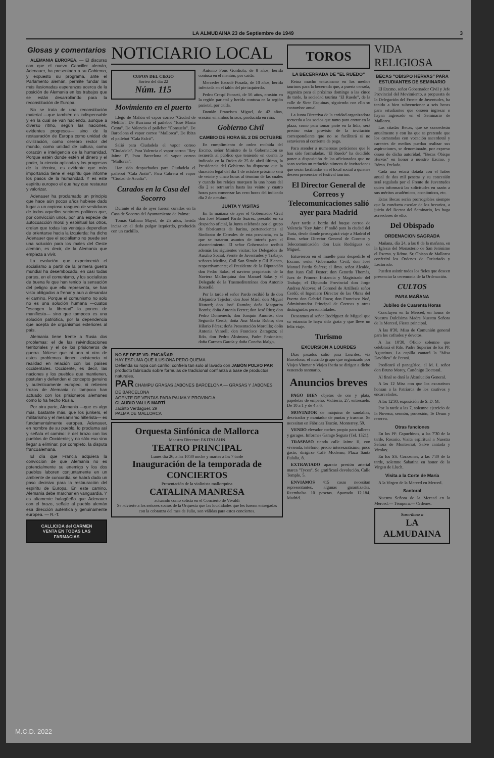LA ALMUDAINA 23 de Septiembre de 1949 3
Glosas y comentarios
ALEMANIA EUROPEA. — El discurso con que el nuevo Canciller alemán, Adenauer, ha presentado a su Gobierno, y expuesto su programa, ante el Parlamento alemán, permite fundar las más ilusionadas esperanzas acerca de la posición de Alemania en los trabajos que se están desarrollando para la reconstitución de Europa.
No se trata de una reconstitución material —que también es indispensable y en la cual se van haciendo, aunque a diverso ritmo, según las naciones, evidentes progresos— sino de la restauración de Europa como unidad de civilización, como cerebro rector del mundo, como unidad de cultura, como corazón e inteligencia de la humanidad. Porque estén donde estén el dinero y el poder, la ciencia aplicada y los progresos de la técnica, es evidente que más importancia tiene el espíritu que informe los pasos de la humanidad. Y es este espíritu europeo el que hay que restaurar y valorizar.
Adenauer ha proclamado un principio que hace aún pocos años hubiese dado lugar a un copioso rasgueo de vestiduras de todos aquellos sectores políticos que, por convicción unos, por una especie de autocoacción moral y espiritual los otros, creían que todas las ventajas dependían de orientarse hacia la izquierda: ha dicho Adenauer que el socialismo no puede ser una solución para los males del Oeste alemán, es decir, de la Alemania que empieza a vivir.
La evolución que experimentó el socialismo a partir de la primera guerra mundial ha desembocado, en casi todas partes, en el comunismo, y los socialistas de buena fe que han tenido la sensación del peligro que ello representa, se han visto obligados a frenar y aun a desandar el camino. Porque el comunismo no solo no es una solución humana —cuatos "escogen la libertad" lo ponen de manifiesto— sino que tampoco es una solución patriótica, por la dependencia que acepta de organismos exteriores al país.
Alemania tiene frente a Rusia dos problemas: el de las reivindicaciones territoriales y el de los prisioneros de guerra. Nótese que ni uno ni otro de estos problemas tienen existencia ni realidad en relación con los países occidentales. Occidente, es decir, las naciones y los pueblos que mantienen, postulan y defienden el concepto genuino y auténticamente europeo, ni retienen trozos de Alemania ni tampoco han actuado con los prisioneros alemanes como lo ha hecho Rusia.
Por otra parte, Alemania —que es algo más, bastante más, que los junkers, el militarismo y el mesianismo hitlerista— es fundamentalmente europea. Adenauer, en nombre de su pueblo, lo proclama así y señala el camino: ir del brazo con los pueblos de Occidente; y no sólo eso sino llegar a eliminar, por completo, la disputa francoalemana.
El día que Francia adquiera la convicción de que Alemania no es potencialmente su enemigo y los dos pueblos laboren conjuntamente en un ambiente de concordia, se habrá dado un paso decisivo para la restauración del espíritu de Europa. En este camino, Alemania debe marchar en vanguardia. Y es altamente halagüeño que Adenauer con el brazo, señale al pueblo alemán esa dirección auténtica y genuinamente europea. — R.-T.
CALLICIDA del CARMEN
VENTA EN TODAS LAS FARMACIAS
NOTICIARIO LOCAL
CUPON DEL CIEGO
Sorteo del día 22
Núm. 115
Movimiento en el puerto
Llegó de Mahón el vapor correo "Ciudad de Melilla". De Burriana el pailebot "José María Costa". De Valencia el pailebot "Consuelo". De Barcelona el vapor correo "Mallorca". De Ibiza el pailebot "Cala Falcó".
Salió para Ciudadela el vapor correo "Ciudadela". Para Valencia el vapor correo "Rey Jaime I". Para Barcelona el vapor correo "Mallorca".
Han sido despachados para Ciudadela el pailebot "Cala Antió". Para Cabrera el vapor "Ciudad de Acudia".
Curados en la Casa del Socorro
Durante el día de ayer fueron curados en la Casa de Socorro del Ayuntamiento de Palma:
Tomás Galiana Mayol, de 25 años, herida incisa en el dedo pulgar izquierdo, producida con un cuchillo.
Antonio Pons Gordiola, de 8 años, herida contusa en el mentón, por caída.
Mercedes Escudé Posada, de 10 años, herida infectada en el talón del pie izquierdo.
Pedro Crespí Ponseti, de 56 años, erosión en la región parietal y herida contusa en la región parietal, por caída.
Damián Francisco Miguel, de 42 años, erosión en ambos brazos, producida en riña.
Gobierno Civil
CAMBIO DE HORA EL 2 DE OCTUBRE
En cumplimiento de orden recibida del Excmo. señor Ministro de la Gobernación se recuerda al público que teniendo en cuenta lo indicado en la Orden de 25 de abril último, la Presidencia del Gobierno ha dispuesto que la duración legal del día 1 de octubre próximo será de veinte y cinco horas al término de las cuales y cuando los relojes marquen la una horas del día 2 se retrasarán hasta las veinte y cuatro horas para comenzar las cero horas del indicado día 2 de octubre.
JUNTA Y VISITAS
En la mañana de ayer el Gobernador Civil don José Manuel Pardo Suárez, presidió en su despacho oficial, la Junta celebrada por el grupo de fabricantes de harina, pertenecientes al Sindicato de Cereales de esta provincia, en la que se trataron asuntos de interés para el abastecimiento. El señor Gobernador recibió además las siguientes visitas: los Delegados de Auxilio Social, Frente de Juventudes y Trabajo, señores Medina, Coll San Simón y Gil Blanco, respectivamente; el Presidente de la Diputación don Pedro Salas; el naviero propietario de la Naviera Mallorquina don Manuel Salas y el Delegado de la Trasmediterránea don Antonio Rosselló.
Por la tarde el señor Pardo recibió la de don Alejandro Tejedor; don José Miró; don Miguel Riutord; don José Ramón; doña Margarita Borrás; doña Antonia Ferrer; don José Rius; don Pedro Domenech; don Joaquín Amorós; don Segundo Cerdá; doña Ana María Rubio; don Hilario Pérez; doña Presentación Morcillo; doña Antonia Vanrell; don Francisco Zaragoza; el Rdo. don Pedro Alcántara, Padre Pasionista; doña Carmen García y doña Concha Idalgo.
NO SE DEJE VD. ENGAÑAR
HAY ESPUMA QUE ILUSIONA PERO QUEMA
Defienda su ropa con cariño; confíela tan solo al lavado con JABÓN POLVO PAR producto fabricado sobre fórmulas de tradicional confianza a base de productos naturales.
PAR CHAMPU GRASAS JABONES BARCELONA — GRASAS Y JABONES DE BARCELONA
AGENTE DE VENTAS PARA PALMA Y PROVINCIA
CLAUDIO VALLS MARTÍ
Jacinto Verdaguer, 29
PALMA DE MALLORCA
Orquesta Sinfónica de Mallorca
Maestro Director: EKITAI AHN
TEATRO PRINCIPAL
Lunes día 26, a las 10'30 noche y martes a las 7 tarde
Inauguración de la temporada de CONCIERTOS
Presentación de la violinista mallorquina
CATALINA MANRESA
actuando como solista en el Concierto de Vivaldi
Se advierte a los señores socios de la Orquesta que las localidades que les fueron entregadas con la cobranza del mes de Julio, son válidas para estos conciertos.
TOROS
LA BECERRADA DE "EL RUEDO"
Reina mucho entusiasmo en los medios taurinos para la becerrada que, a puerta cerrada, organiza para el próximo domingo a las cinco de tarde, la sociedad taurina "El Ruedo", de la calle de Siete Esquinas, siguiendo con ello su costumbre anual.
La Junta Directiva de la entidad organizadora recuerda a los socios que tanto para entrar en la plaza, como para tomar parte en la lidia, será preciso estar provisto de la invitación correspondiente que no se facilitará si no estuvieren al corriente de pago.
Para atender a numerosas peticiones que le han sido formuladas, "El Ruedo" ha decidido poner a disposición de los aficionados que no sean socios un reducido número de invitaciones que serán facilitadas en el local social a quienes deseen presenciar el festival taurino.
El Director General de Correos y Telecomunicaciones salió ayer para Madrid
Ayer tarde a bordo del buque correo de Valencia "Rey Jaime I" salió para la ciudad del Turia, desde donde proseguirá viaje a Madrid el Ilmo. señor Director General de Correos y Telecomunicación don Luis Rodríguez de Miguel.
Estuvieron en el muelle para despedirle el Excmo. señor Gobernador Civil, don José Manuel Pardo Suárez; el Ilmo. señor Alcalde, don Juan Coll Fuster; don Gerardo Thomás, Juez de Primera Instancia y Magistrado del Trabajo; el Diputado Provincial don Jorge Andreu Alcover; el Coronel de Artillería señor Cerdó; el Ingeniero Director de las Obras del Puerto don Gabriel Roca; don Francisco Noé, Administrador Principal de Correos y otras distinguidas personalidades.
Deseamos al señor Rodríguez de Miguel que su estancia le haya sido grata y que lleve un feliz viaje.
Turismo
EXCURSION A LOURDES
Días pasados salió para Lourdes, vía Barcelona, el nutrido grupo que organizado por Viajes Vinmar y Viajes Iberia se dirigen a dicho venerado santuario.
Anuncios breves
PAGO BIEN objetos de oro y plata, papeletas de empeño. Vidriería, 27, entresuelo. De 10 a 1 y de 4 a 6.
MONTADOR de máquina de sandalias, desvirador y montador de puntas y traseras. Se necesitan en Fábricas Tascón. Monterrey, 59.
VENDO elevador coches propio para talleres y garages. Informes Garage Segura (Tel. 1321).
TRASPASO tienda calle Jaime II, con vivienda, teléfono, precio interesantísimo, poco gasto, dirígirse Café Moderno, Plaza Santa Eulalia, 8.
EXTRAVIADO aparato presión arterial marca "Tycos". Se gratificará devolución. Calle Templo, 5.
ENVIAMOS 415 casas necesitan representantes, algunas garantizadas. Reembolso 10 pesetas. Apartado 12.184. Madrid.
VIDA RELIGIOSA
BECAS "OBISPO HERVAS" PARA ESTUDIANTES DE SEMINARIO
El Excmo. señor Gobernador Civil y Jefe Provincial del Movimiento, a propuesta de la Delegación del Frente de Juventudes, ha tenido a bien subvencionar a seis becas para estudiantes que deseen ingresar o hayan ingresado en el Seminario de Mallorca.
Las citadas Becas, que se concederán anualmente y con las que se pretende que los camaradas con vocación sacerdotal y carentes de medios puedan realizar sus aspiraciones, se denominarán, por expreso deseo de dicha autoridad, "Becas Obispo Hervás" en honor a nuestro Excmo. y Rdmo. Prelado.
Cada una estará dotada con el haber anual de dos mil pesetas y su concesión será regulada por el Frente de Juventudes quien informará las solicitudes en razón a sus méritos académicos, económicos, etc.
Estas Becas serán prorrogables siempre que la conducta escolar de los becarios, a juicio del Rector del Seminario, les haga acreedores de ello.
Del Obispado
ORDENACION SAGRADA
Mañana, día 24, a las 8 de la mañana, en la Iglesia del Monasterio de San Jerónimo el Excmo. y Rdmo. Sr. Obispo de Mallorca conferirá los Ordenes de Ostiariado y Lectorado.
Pueden asistir todos los fieles que deseen presenciar la ceremonia de la Ordenación.
CULTOS
PARA MAÑANA
Jubileo de Cuarenta Horas
Concluyen en la Merced, en honor de Nuestra Dulcísima Madre Nuestra Señora de la Merced, Fiesta principal.
A las 8'30, Misa de Comunión general para los cofrades y devotos.
A las 10'30, Oficio solemne que celebrará el Rdo. Padre Superior de los PP. Agustinos. La capilla cantará la "Misa Davídica" de Perosi.
Predicará el panegírico, el M. I. señor don Bruno Morey, Canónigo Doctoral.
Al final se dará la Absolución General.
A las 12 Misa con que los excautivos honran a la Patriarca de los cautivos y encarcelados.
A las 12'30, exposición de S. D. M.
Por la tarde a las 7, solemne ejercicio de la Novena, sermón, procesión, Te Deum y reserva.
Otras funciones
En los PP. Capuchinos, a las 7'30 de la tarde, Rosario, Visita espiritual a Nuestra Señora de Montserrat, Salve cantada y Virolay.
En los SS. Corazones, a las 7'30 de la tarde, solemne Sabatina en honor de la Virgen de Lluch.
Visita a la Corte de María
A la Virgen de la Merced en Merced.
Santoral
Nuestra Señora de la Merced en la Merced.— Témpora.— Ordenes.
Suscríbase a
LA ALMUDAINA
M.C.D. 2022